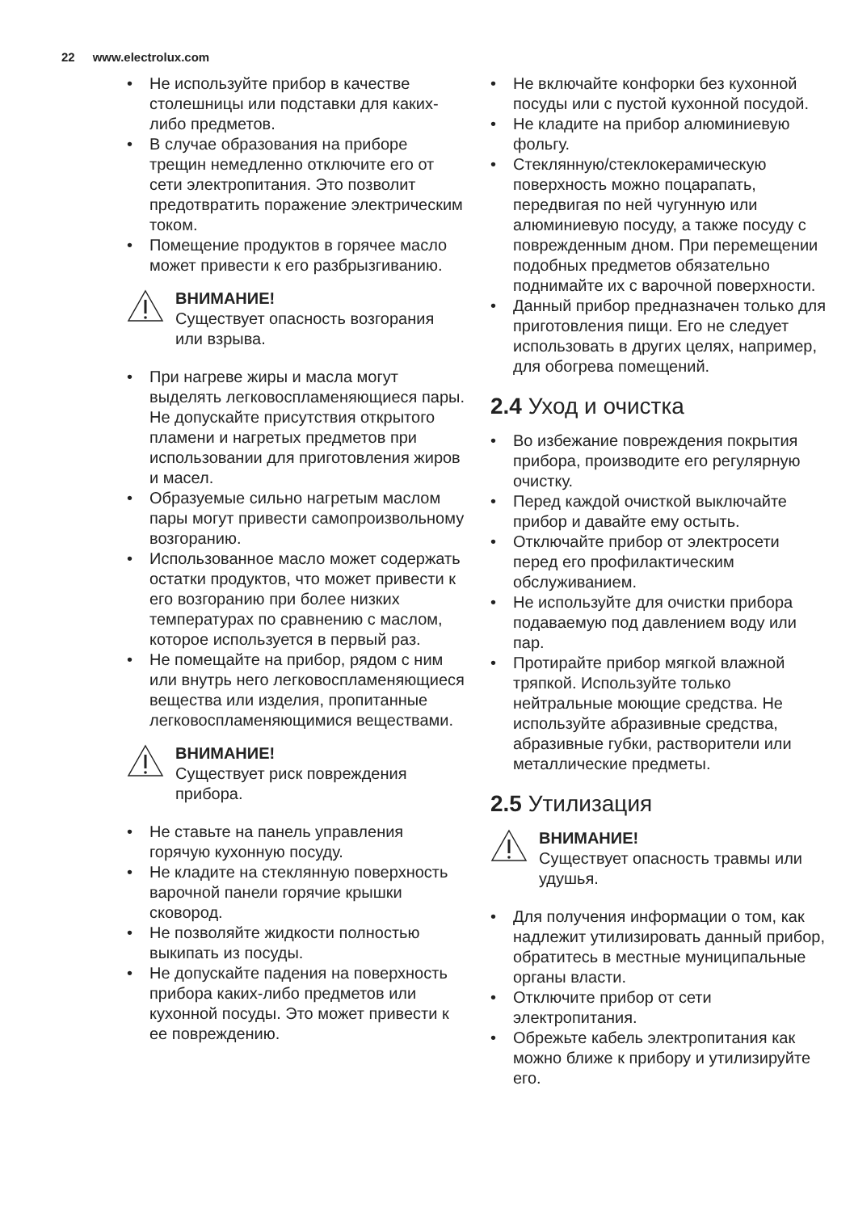22 www.electrolux.com
• Не используйте прибор в качестве столешницы или подставки для каких-либо предметов.
• В случае образования на приборе трещин немедленно отключите его от сети электропитания. Это позволит предотвратить поражение электрическим током.
• Помещение продуктов в горячее масло может привести к его разбрызгиванию.
ВНИМАНИЕ!
Существует опасность возгорания или взрыва.
• При нагреве жиры и масла могут выделять легковоспламеняющиеся пары. Не допускайте присутствия открытого пламени и нагретых предметов при использовании для приготовления жиров и масел.
• Образуемые сильно нагретым маслом пары могут привести самопроизвольному возгоранию.
• Использованное масло может содержать остатки продуктов, что может привести к его возгоранию при более низких температурах по сравнению с маслом, которое используется в первый раз.
• Не помещайте на прибор, рядом с ним или внутрь него легковоспламеняющиеся вещества или изделия, пропитанные легковоспламеняющимися веществами.
ВНИМАНИЕ!
Существует риск повреждения прибора.
• Не ставьте на панель управления горячую кухонную посуду.
• Не кладите на стеклянную поверхность варочной панели горячие крышки сковород.
• Не позволяйте жидкости полностью выкипать из посуды.
• Не допускайте падения на поверхность прибора каких-либо предметов или кухонной посуды. Это может привести к ее повреждению.
• Не включайте конфорки без кухонной посуды или с пустой кухонной посудой.
• Не кладите на прибор алюминиевую фольгу.
• Стеклянную/стеклокерамическую поверхность можно поцарапать, передвигая по ней чугунную или алюминиевую посуду, а также посуду с поврежденным дном. При перемещении подобных предметов обязательно поднимайте их с варочной поверхности.
• Данный прибор предназначен только для приготовления пищи. Его не следует использовать в других целях, например, для обогрева помещений.
2.4 Уход и очистка
• Во избежание повреждения покрытия прибора, производите его регулярную очистку.
• Перед каждой очисткой выключайте прибор и давайте ему остыть.
• Отключайте прибор от электросети перед его профилактическим обслуживанием.
• Не используйте для очистки прибора подаваемую под давлением воду или пар.
• Протирайте прибор мягкой влажной тряпкой. Используйте только нейтральные моющие средства. Не используйте абразивные средства, абразивные губки, растворители или металлические предметы.
2.5 Утилизация
ВНИМАНИЕ!
Существует опасность травмы или удушья.
• Для получения информации о том, как надлежит утилизировать данный прибор, обратитесь в местные муниципальные органы власти.
• Отключите прибор от сети электропитания.
• Обрежьте кабель электропитания как можно ближе к прибору и утилизируйте его.